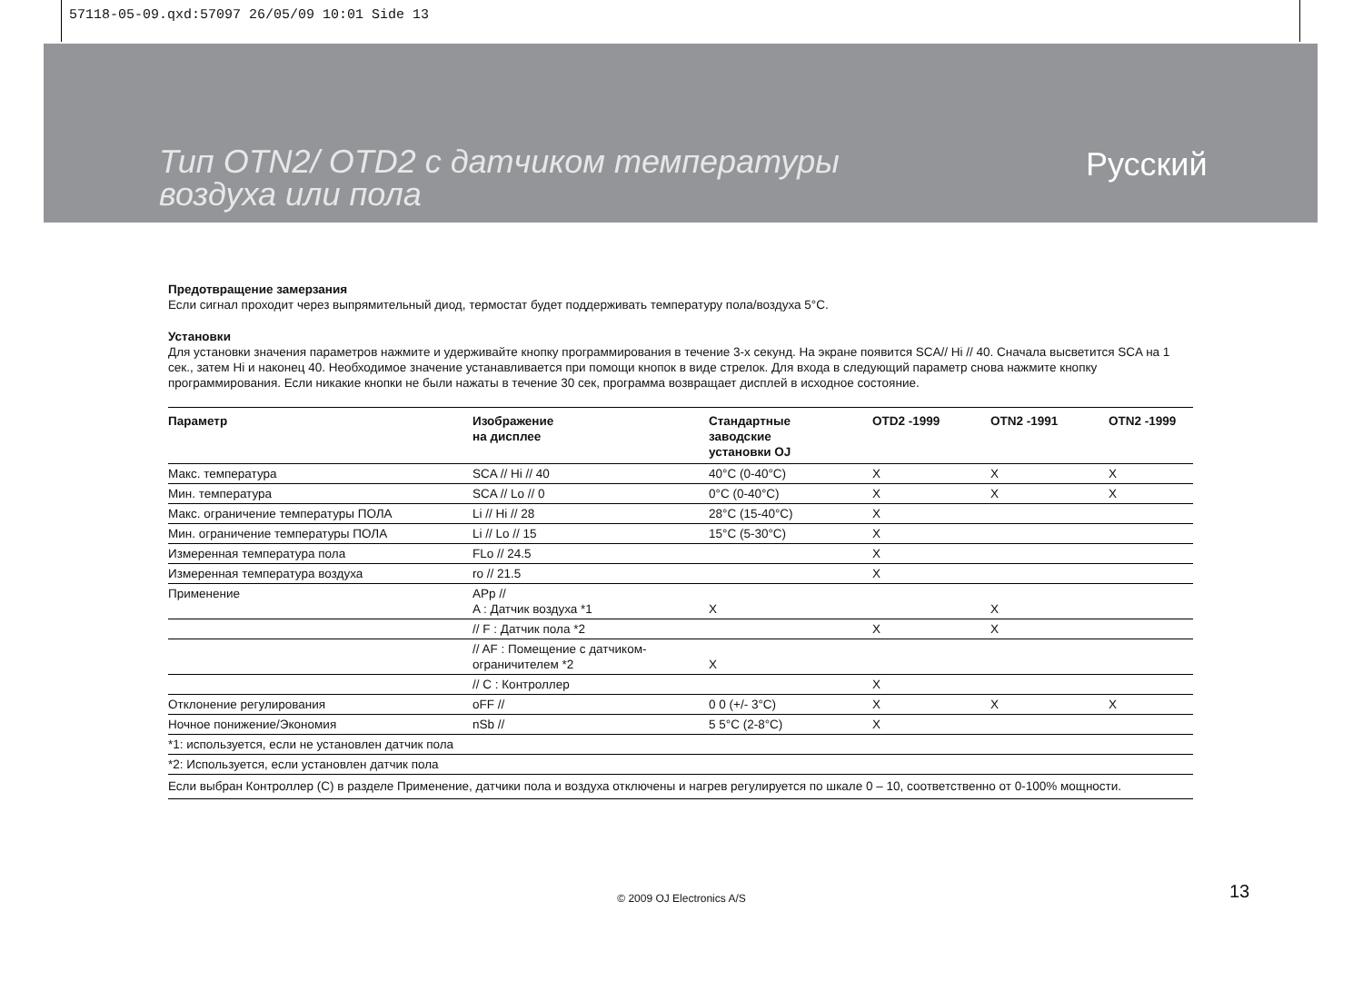57118-05-09.qxd:57097 26/05/09 10:01 Side 13
Тип OTN2/ OTD2 с датчиком температуры
воздуха или пола
Русский
Предотвращение замерзания
Если сигнал проходит через выпрямительный диод, термостат будет поддерживать температуру пола/воздуха 5°C.
Установки
Для установки значения параметров нажмите и удерживайте кнопку программирования в течение 3-х секунд. На экране появится SCA// Hi // 40. Сначала высветится SCA на 1 сек., затем Hi и наконец 40. Необходимое значение устанавливается при помощи кнопок в виде стрелок. Для входа в следующий параметр снова нажмите кнопку программирования. Если никакие кнопки не были нажаты в течение 30 сек, программа возвращает дисплей в исходное состояние.
| Параметр | Изображение на дисплее | Стандартные заводские установки OJ | OTD2 -1999 | OTN2 -1991 | OTN2 -1999 |
| --- | --- | --- | --- | --- | --- |
| Макс. температура | SCA // Hi // 40 | 40°C (0-40°C) | X | X | X |
| Мин. температура | SCA // Lo // 0 | 0°C (0-40°C) | X | X | X |
| Макс. ограничение температуры ПОЛА | Li // Hi // 28 | 28°C (15-40°C) | X | | |
| Мин. ограничение температуры ПОЛА | Li // Lo // 15 | 15°C (5-30°C) | X | | |
| Измеренная температура пола | FLo // 24.5 | | X | | |
| Измеренная температура воздуха | ro // 21.5 | | X | | |
| Применение | APp // A : Датчик воздуха *1 | X | | X | |
| | // F : Датчик пола *2 | | X | X | |
| | // AF : Помещение с датчиком- ограничителем *2 | X | | | |
| | // C : Контроллер | | X | | |
| Отклонение регулирования | oFF // | 0 0 (+/- 3°C) | X | X | X |
| Ночное понижение/Экономия | nSb // | 5 5°C (2-8°C) | X | | |
| *1: используется, если не установлен датчик пола | | | | | |
| *2: Используется, если установлен датчик пола | | | | | |
| Если выбран Контроллер (C) в разделе Применение, датчики пола и воздуха отключены и нагрев регулируется по шкале 0 – 10, соответственно от 0-100% мощности. | | | | | |
© 2009 OJ Electronics A/S 13